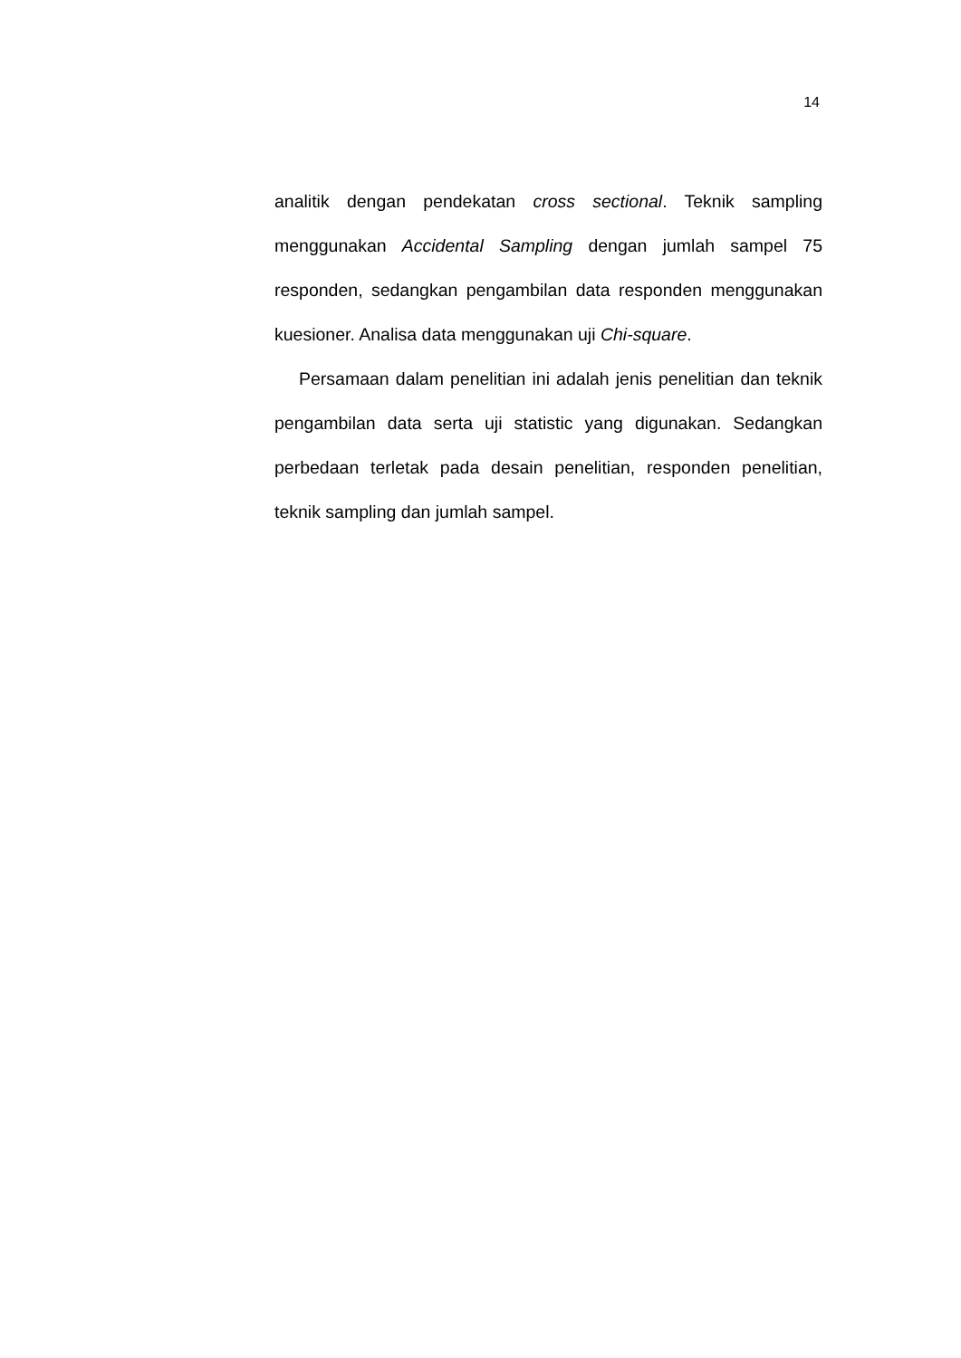14
analitik dengan pendekatan cross sectional. Teknik sampling menggunakan Accidental Sampling dengan jumlah sampel 75 responden, sedangkan pengambilan data responden menggunakan kuesioner. Analisa data menggunakan uji Chi-square.
Persamaan dalam penelitian ini adalah jenis penelitian dan teknik pengambilan data serta uji statistic yang digunakan. Sedangkan perbedaan terletak pada desain penelitian, responden penelitian, teknik sampling dan jumlah sampel.